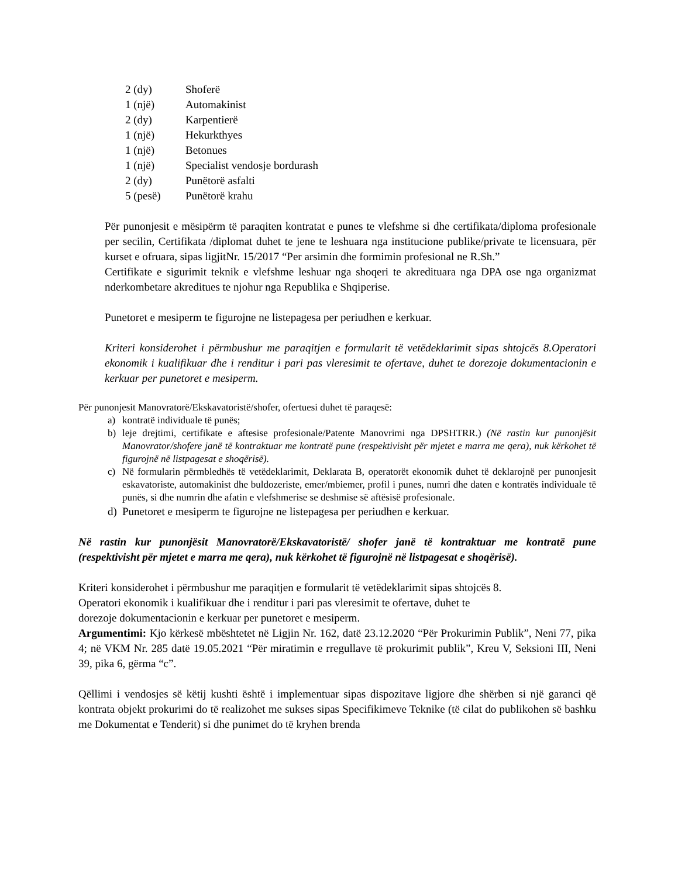2 (dy) Shoferë
1 (një) Automakinist
2 (dy) Karpentierë
1 (një) Hekurkthyes
1 (një) Betonues
1 (një) Specialist vendosje bordurash
2 (dy) Punëtorë asfalti
5 (pesë) Punëtorë krahu
Për punonjesit e mësipërm të paraqiten kontratat e punes te vlefshme si dhe certifikata/diploma profesionale per secilin, Certifikata /diplomat duhet te jene te leshuara nga institucione publike/private te licensuara, për kurset e ofruara, sipas ligjitNr. 15/2017 “Per arsimin dhe formimin profesional ne R.Sh.”
Certifikate e sigurimit teknik e vlefshme leshuar nga shoqeri te akredituara nga DPA ose nga organizmat nderkombetare akreditues te njohur nga Republika e Shqiperise.
Punetoret e mesiperm te figurojne ne listepagesa per periudhen e kerkuar.
Kriteri konsiderohet i përmbushur me paraqitjen e formularit të vetëdeklarimit sipas shtojcës 8.Operatori ekonomik i kualifikuar dhe i renditur i pari pas vleresimit te ofertave, duhet te dorezoje dokumentacionin e kerkuar per punetoret e mesiperm.
Për punonjesit Manovratorë/Ekskavatoristë/shofer, ofertuesi duhet të paraqesë:
a) kontratë individuale të punës;
b) leje drejtimi, certifikate e aftesise profesionale/Patente Manovrimi nga DPSHTRR.) (Në rastin kur punonjësit Manovrator/shofere janë të kontraktuar me kontratë pune (respektivisht për mjetet e marra me qera), nuk kërkohet të figurojnë në listpagesat e shoqërisë).
c) Në formularin përmbledhës të vetëdeklarimit, Deklarata B, operatorët ekonomik duhet të deklarojnë per punonjesit eskavatoriste, automakinist dhe buldozeriste, emer/mbiemer, profil i punes, numri dhe daten e kontratës individuale të punës, si dhe numrin dhe afatin e vlefshmerise se deshmise së aftësisë profesionale.
d) Punetoret e mesiperm te figurojne ne listepagesa per periudhen e kerkuar.
Në rastin kur punonjësit Manovratorë/Ekskavatoristë/ shofer janë të kontraktuar me kontratë pune (respektivisht për mjetet e marra me qera), nuk kërkohet të figurojnë në listpagesat e shoqërisë).
Kriteri konsiderohet i përmbushur me paraqitjen e formularit të vetëdeklarimit sipas shtojcës 8.
Operatori ekonomik i kualifikuar dhe i renditur i pari pas vleresimit te ofertave, duhet te
dorezoje dokumentacionin e kerkuar per punetoret e mesiperm.
Argumentimi: Kjo kërkesë mbështetet në Ligjin Nr. 162, datë 23.12.2020 “Për Prokurimin Publik”, Neni 77, pika 4; në VKM Nr. 285 datë 19.05.2021 “Për miratimin e rregullave të prokurimit publik”, Kreu V, Seksioni III, Neni 39, pika 6, gërma “c”.
Qëllimi i vendosjes së këtij kushti është i implementuar sipas dispozitave ligjore dhe shërben si një garanci që kontrata objekt prokurimi do të realizohet me sukses sipas Specifikimeve Teknike (të cilat do publikohen së bashku me Dokumentat e Tenderit) si dhe punimet do të kryhen brenda